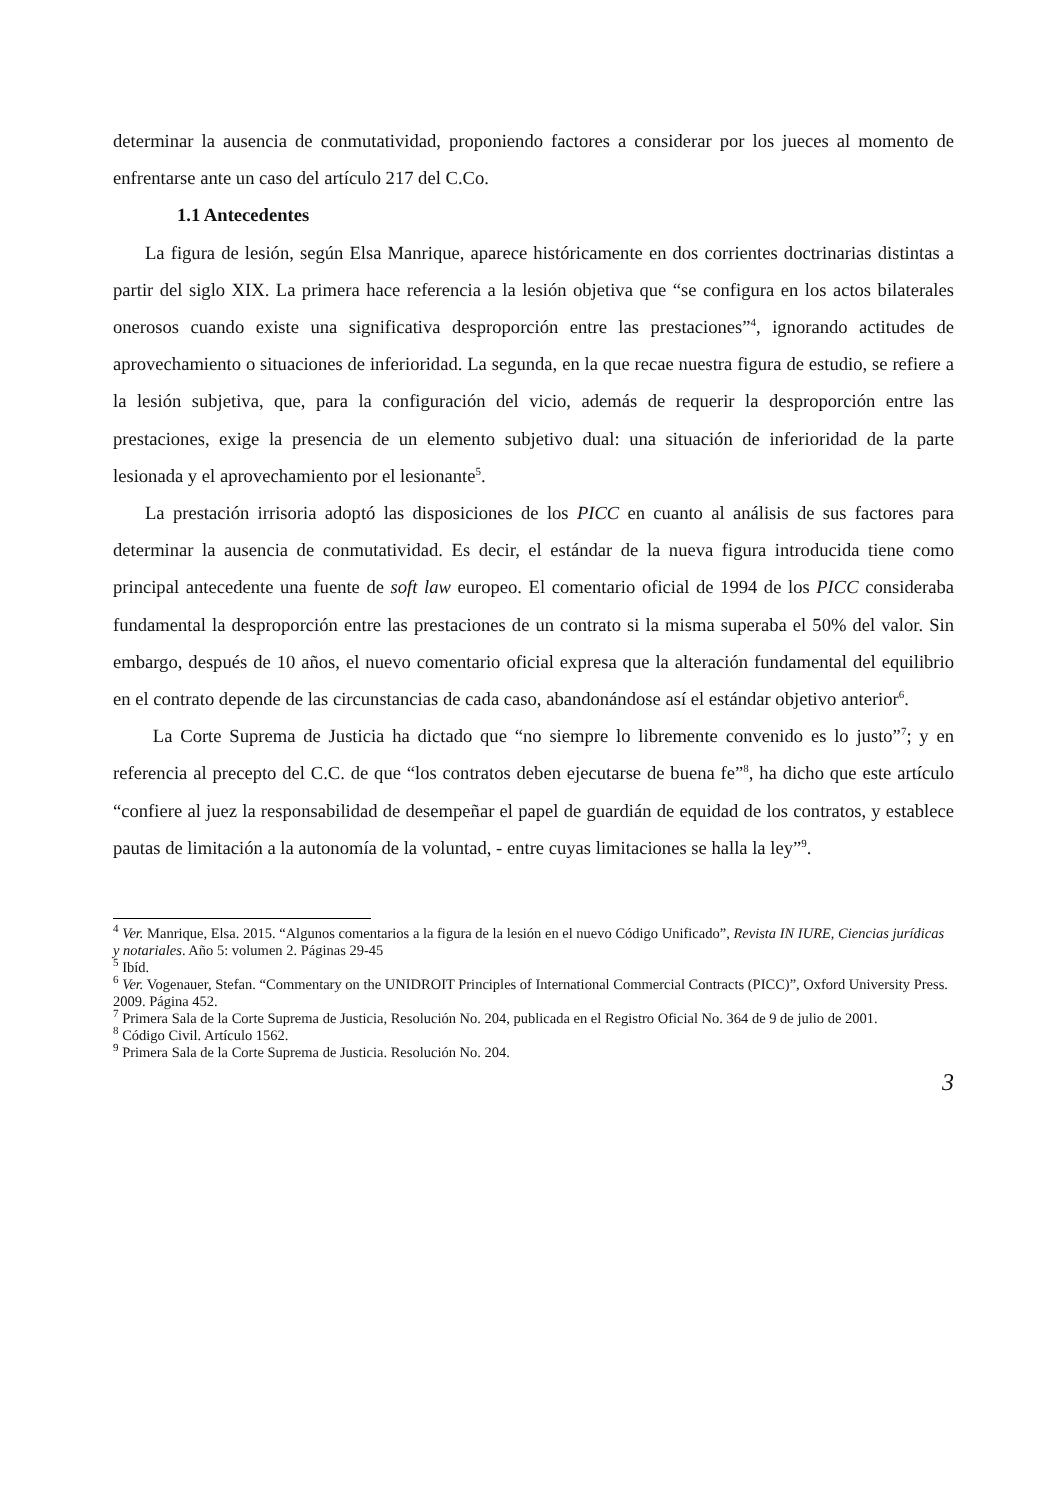determinar la ausencia de conmutatividad, proponiendo factores a considerar por los jueces al momento de enfrentarse ante un caso del artículo 217 del C.Co.
1.1 Antecedentes
La figura de lesión, según Elsa Manrique, aparece históricamente en dos corrientes doctrinarias distintas a partir del siglo XIX. La primera hace referencia a la lesión objetiva que “se configura en los actos bilaterales onerosos cuando existe una significativa desproporción entre las prestaciones”<sup>4</sup>, ignorando actitudes de aprovechamiento o situaciones de inferioridad. La segunda, en la que recae nuestra figura de estudio, se refiere a la lesión subjetiva, que, para la configuración del vicio, además de requerir la desproporción entre las prestaciones, exige la presencia de un elemento subjetivo dual: una situación de inferioridad de la parte lesionada y el aprovechamiento por el lesionante<sup>5</sup>.
La prestación irrisoria adoptó las disposiciones de los PICC en cuanto al análisis de sus factores para determinar la ausencia de conmutatividad. Es decir, el estándar de la nueva figura introducida tiene como principal antecedente una fuente de soft law europeo. El comentario oficial de 1994 de los PICC consideraba fundamental la desproporción entre las prestaciones de un contrato si la misma superaba el 50% del valor. Sin embargo, después de 10 años, el nuevo comentario oficial expresa que la alteración fundamental del equilibrio en el contrato depende de las circunstancias de cada caso, abandonándose así el estándar objetivo anterior<sup>6</sup>.
La Corte Suprema de Justicia ha dictado que “no siempre lo libremente convenido es lo justo”<sup>7</sup>; y en referencia al precepto del C.C. de que “los contratos deben ejecutarse de buena fe”<sup>8</sup>, ha dicho que este artículo “confiere al juez la responsabilidad de desempeñar el papel de guardián de equidad de los contratos, y establece pautas de limitación a la autonomía de la voluntad, - entre cuyas limitaciones se halla la ley”<sup>9</sup>.
<sup>4</sup> Ver. Manrique, Elsa. 2015. “Algunos comentarios a la figura de la lesión en el nuevo Código Unificado”, Revista IN IURE, Ciencias jurídicas y notariales. Año 5: volumen 2. Páginas 29-45
<sup>5</sup> Ibíd.
<sup>6</sup> Ver. Vogenauer, Stefan. “Commentary on the UNIDROIT Principles of International Commercial Contracts (PICC)”, Oxford University Press. 2009. Página 452.
<sup>7</sup> Primera Sala de la Corte Suprema de Justicia, Resolución No. 204, publicada en el Registro Oficial No. 364 de 9 de julio de 2001.
<sup>8</sup> Código Civil. Artículo 1562.
<sup>9</sup> Primera Sala de la Corte Suprema de Justicia. Resolución No. 204.
3